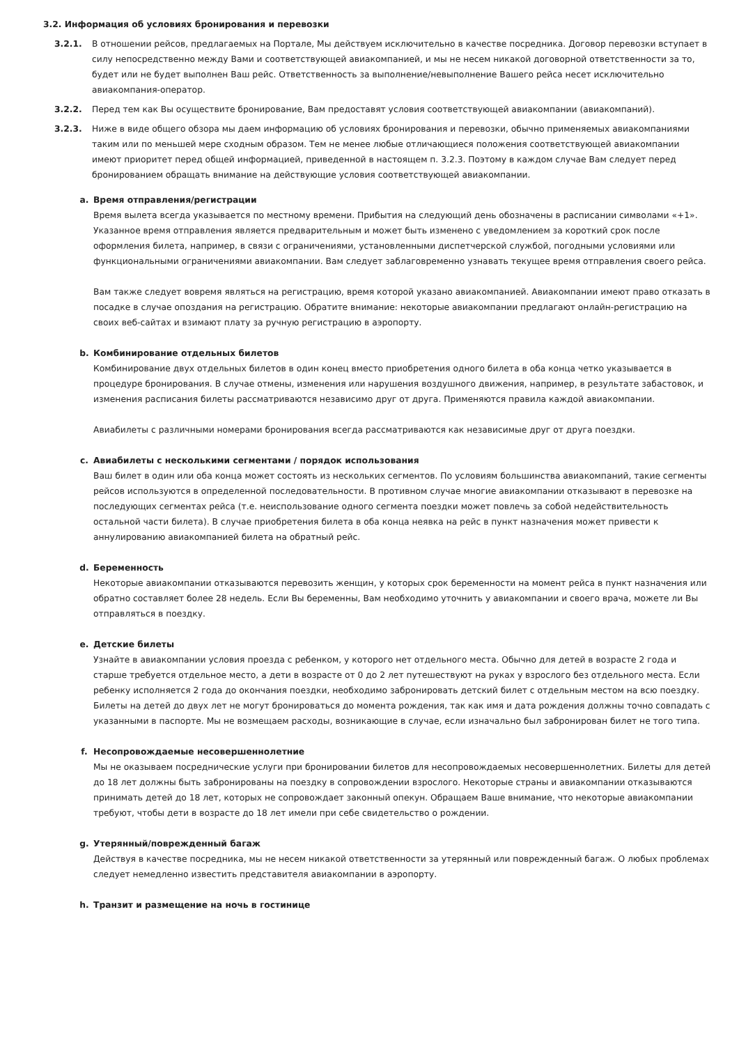3.2. Информация об условиях бронирования и перевозки
3.2.1. В отношении рейсов, предлагаемых на Портале, Мы действуем исключительно в качестве посредника. Договор перевозки вступает в силу непосредственно между Вами и соответствующей авиакомпанией, и мы не несем никакой договорной ответственности за то, будет или не будет выполнен Ваш рейс. Ответственность за выполнение/невыполнение Вашего рейса несет исключительно авиакомпания-оператор.
3.2.2. Перед тем как Вы осуществите бронирование, Вам предоставят условия соответствующей авиакомпании (авиакомпаний).
3.2.3. Ниже в виде общего обзора мы даем информацию об условиях бронирования и перевозки, обычно применяемых авиакомпаниями таким или по меньшей мере сходным образом. Тем не менее любые отличающиеся положения соответствующей авиакомпании имеют приоритет перед общей информацией, приведенной в настоящем п. 3.2.3. Поэтому в каждом случае Вам следует перед бронированием обращать внимание на действующие условия соответствующей авиакомпании.
a. Время отправления/регистрации
Время вылета всегда указывается по местному времени. Прибытия на следующий день обозначены в расписании символами «+1». Указанное время отправления является предварительным и может быть изменено с уведомлением за короткий срок после оформления билета, например, в связи с ограничениями, установленными диспетчерской службой, погодными условиями или функциональными ограничениями авиакомпании. Вам следует заблаговременно узнавать текущее время отправления своего рейса.
Вам также следует вовремя являться на регистрацию, время которой указано авиакомпанией. Авиакомпании имеют право отказать в посадке в случае опоздания на регистрацию. Обратите внимание: некоторые авиакомпании предлагают онлайн-регистрацию на своих веб-сайтах и взимают плату за ручную регистрацию в аэропорту.
b. Комбинирование отдельных билетов
Комбинирование двух отдельных билетов в один конец вместо приобретения одного билета в оба конца четко указывается в процедуре бронирования. В случае отмены, изменения или нарушения воздушного движения, например, в результате забастовок, и изменения расписания билеты рассматриваются независимо друг от друга. Применяются правила каждой авиакомпании.
Авиабилеты с различными номерами бронирования всегда рассматриваются как независимые друг от друга поездки.
c. Авиабилеты с несколькими сегментами / порядок использования
Ваш билет в один или оба конца может состоять из нескольких сегментов. По условиям большинства авиакомпаний, такие сегменты рейсов используются в определенной последовательности. В противном случае многие авиакомпании отказывают в перевозке на последующих сегментах рейса (т.е. неиспользование одного сегмента поездки может повлечь за собой недействительность остальной части билета). В случае приобретения билета в оба конца неявка на рейс в пункт назначения может привести к аннулированию авиакомпанией билета на обратный рейс.
d. Беременность
Некоторые авиакомпании отказываются перевозить женщин, у которых срок беременности на момент рейса в пункт назначения или обратно составляет более 28 недель. Если Вы беременны, Вам необходимо уточнить у авиакомпании и своего врача, можете ли Вы отправляться в поездку.
e. Детские билеты
Узнайте в авиакомпании условия проезда с ребенком, у которого нет отдельного места. Обычно для детей в возрасте 2 года и старше требуется отдельное место, а дети в возрасте от 0 до 2 лет путешествуют на руках у взрослого без отдельного места. Если ребенку исполняется 2 года до окончания поездки, необходимо забронировать детский билет с отдельным местом на всю поездку. Билеты на детей до двух лет не могут бронироваться до момента рождения, так как имя и дата рождения должны точно совпадать с указанными в паспорте. Мы не возмещаем расходы, возникающие в случае, если изначально был забронирован билет не того типа.
f. Несопровождаемые несовершеннолетние
Мы не оказываем посреднические услуги при бронировании билетов для несопровождаемых несовершеннолетних. Билеты для детей до 18 лет должны быть забронированы на поездку в сопровождении взрослого. Некоторые страны и авиакомпании отказываются принимать детей до 18 лет, которых не сопровождает законный опекун. Обращаем Ваше внимание, что некоторые авиакомпании требуют, чтобы дети в возрасте до 18 лет имели при себе свидетельство о рождении.
g. Утерянный/поврежденный багаж
Действуя в качестве посредника, мы не несем никакой ответственности за утерянный или поврежденный багаж. О любых проблемах следует немедленно известить представителя авиакомпании в аэропорту.
h. Транзит и размещение на ночь в гостинице